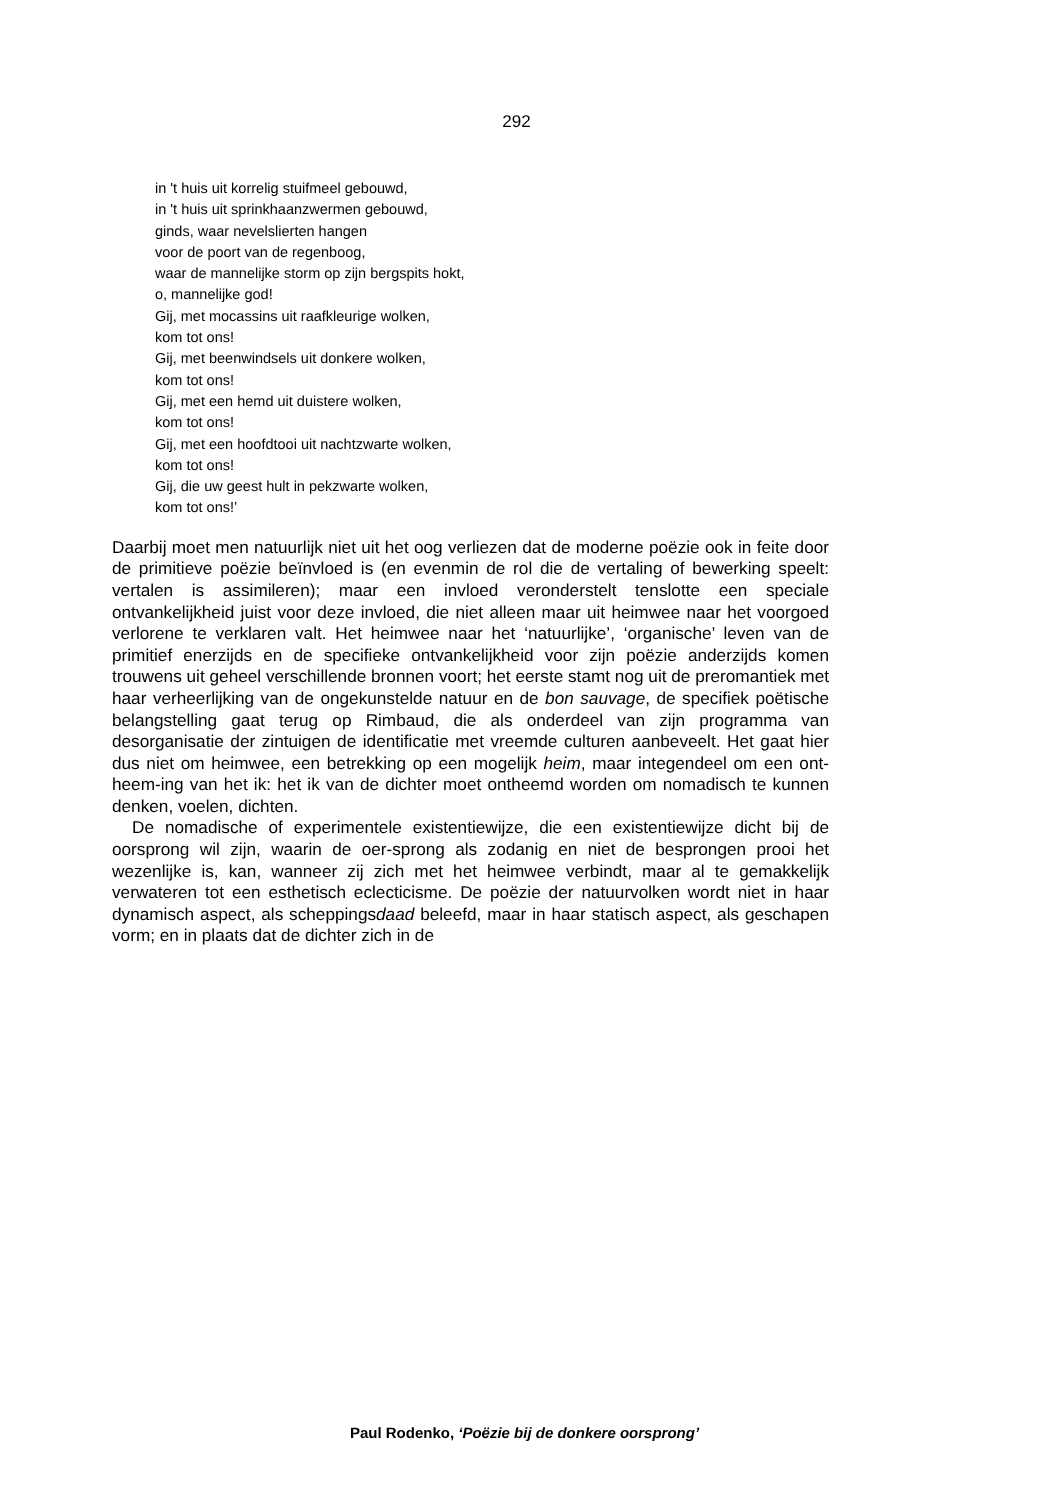292
in 't huis uit korrelig stuifmeel gebouwd,
in 't huis uit sprinkhaanzwermen gebouwd,
ginds, waar nevelslierten hangen
voor de poort van de regenboog,
waar de mannelijke storm op zijn bergspits hokt,
o, mannelijke god!
Gij, met mocassins uit raafkleurige wolken,
kom tot ons!
Gij, met beenwindsels uit donkere wolken,
kom tot ons!
Gij, met een hemd uit duistere wolken,
kom tot ons!
Gij, met een hoofdtooi uit nachtzwarte wolken,
kom tot ons!
Gij, die uw geest hult in pekzwarte wolken,
kom tot ons!’
Daarbij moet men natuurlijk niet uit het oog verliezen dat de moderne poëzie ook in feite door de primitieve poëzie beïnvloed is (en evenmin de rol die de vertaling of bewerking speelt: vertalen is assimileren); maar een invloed veronderstelt tenslotte een speciale ontvankelijkheid juist voor deze invloed, die niet alleen maar uit heimwee naar het voorgoed verlorene te verklaren valt. Het heimwee naar het ‘natuurlijke’, ‘organische’ leven van de primitief enerzijds en de specifieke ontvankelijkheid voor zijn poëzie anderzijds komen trouwens uit geheel verschillende bronnen voort; het eerste stamt nog uit de preromantiek met haar verheerlijking van de ongekunstelde natuur en de bon sauvage, de specifiek poëtische belangstelling gaat terug op Rimbaud, die als onderdeel van zijn programma van desorganisatie der zintuigen de identificatie met vreemde culturen aanbeveelt. Het gaat hier dus niet om heimwee, een betrekking op een mogelijk heim, maar integendeel om een ont-heem-ing van het ik: het ik van de dichter moet ontheemd worden om nomadisch te kunnen denken, voelen, dichten.
De nomadische of experimentele existentiewijze, die een existentiewijze dicht bij de oorsprong wil zijn, waarin de oer-sprong als zodanig en niet de besprongen prooi het wezenlijke is, kan, wanneer zij zich met het heimwee verbindt, maar al te gemakkelijk verwateren tot een esthetisch eclecticisme. De poëzie der natuurvolken wordt niet in haar dynamisch aspect, als scheppingsdaad beleefd, maar in haar statisch aspect, als geschapen vorm; en in plaats dat de dichter zich in de
Paul Rodenko, ‘Poëzie bij de donkere oorsprong’